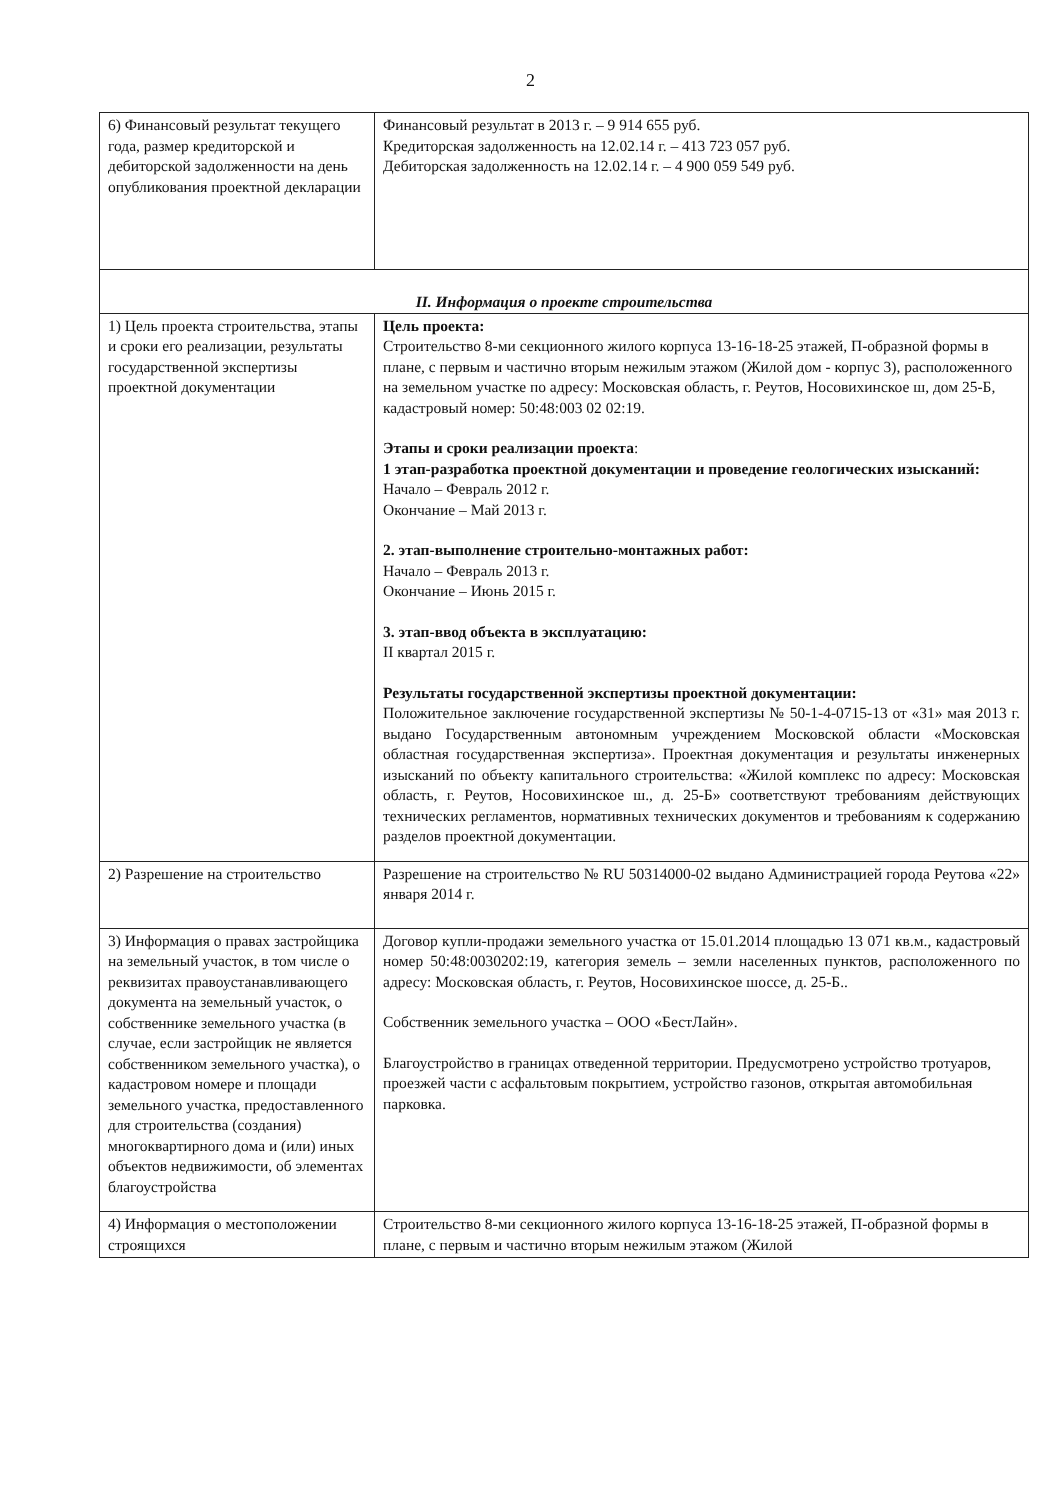2
| 6) Финансовый результат текущего года, размер кредиторской и дебиторской задолженности на день опубликования проектной декларации | Финансовый результат в 2013 г. – 9 914 655 руб. Кредиторская задолженность на 12.02.14 г. – 413 723 057 руб. Дебиторская задолженность на 12.02.14 г. – 4 900 059 549 руб. |
| II. Информация о проекте строительства | |
| 1) Цель проекта строительства, этапы и сроки его реализации, результаты государственной экспертизы проектной документации | Цель проекта: Строительство 8-ми секционного жилого корпуса 13-16-18-25 этажей, П-образной формы в плане, с первым и частично вторым нежилым этажом (Жилой дом - корпус 3), расположенного на земельном участке по адресу: Московская область, г. Реутов, Носовихинское ш, дом 25-Б, кадастровый номер: 50:48:003 02 02:19. Этапы и сроки реализации проекта : 1 этап-разработка проектной документации и проведение геологических изысканий: Начало – Февраль 2012 г. Окончание – Май 2013 г. 2. этап-выполнение строительно-монтажных работ: Начало – Февраль 2013 г. Окончание – Июнь 2015 г. 3. этап-ввод объекта в эксплуатацию: II квартал 2015 г. Результаты государственной экспертизы проектной документации: Положительное заключение государственной экспертизы № 50-1-4-0715-13 от «31» мая 2013 г. выдано Государственным автономным учреждением Московской области «Московская областная государственная экспертиза». Проектная документация и результаты инженерных изысканий по объекту капитального строительства: «Жилой комплекс по адресу: Московская область, г. Реутов, Носовихинское ш., д. 25-Б» соответствуют требованиям действующих технических регламентов, нормативных технических документов и требованиям к содержанию разделов проектной документации. |
| 2) Разрешение на строительство | Разрешение на строительство № RU 50314000-02 выдано Администрацией города Реутова «22» января 2014 г. |
| 3) Информация о правах застройщика на земельный участок, в том числе о реквизитах правоустанавливающего документа на земельный участок, о собственнике земельного участка (в случае, если застройщик не является собственником земельного участка), о кадастровом номере и площади земельного участка, предоставленного для строительства (создания) многоквартирного дома и (или) иных объектов недвижимости, об элементах благоустройства | Договор купли-продажи земельного участка от 15.01.2014 площадью 13 071 кв.м., кадастровый номер 50:48:0030202:19, категория земель – земли населенных пунктов, расположенного по адресу: Московская область, г. Реутов, Носовихинское шоссе, д. 25-Б.. Собственник земельного участка – ООО «БестЛайн». Благоустройство в границах отведенной территории. Предусмотрено устройство тротуаров, проезжей части с асфальтовым покрытием, устройство газонов, открытая автомобильная парковка. |
| 4) Информация о местоположении строящихся | Строительство 8-ми секционного жилого корпуса 13-16-18-25 этажей, П-образной формы в плане, с первым и частично вторым нежилым этажом (Жилой |